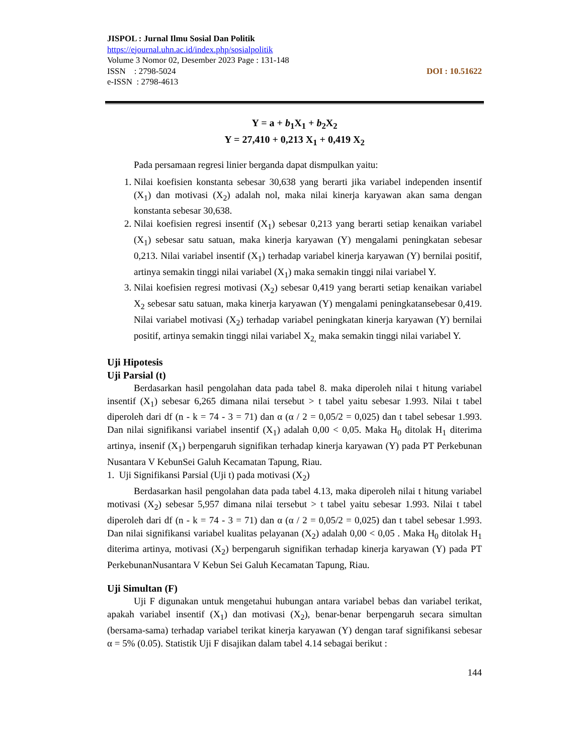JISPOL : Jurnal Ilmu Sosial Dan Politik
https://ejournal.uhn.ac.id/index.php/sosialpolitik
Volume 3 Nomor 02, Desember 2023 Page : 131-148
ISSN : 2798-5024 DOI : 10.51622
e-ISSN : 2798-4613
Y = a + b<sub>1</sub>X<sub>1</sub> + b<sub>2</sub>X<sub>2</sub>
Y = 27,410 + 0,213 X<sub>1</sub> + 0,419 X<sub>2</sub>
Pada persamaan regresi linier berganda dapat dismpulkan yaitu:
1. Nilai koefisien konstanta sebesar 30,638 yang berarti jika variabel independen insentif (X<sub>1</sub>) dan motivasi (X<sub>2</sub>) adalah nol, maka nilai kinerja karyawan akan sama dengan konstanta sebesar 30,638.
2. Nilai koefisien regresi insentif (X<sub>1</sub>) sebesar 0,213 yang berarti setiap kenaikan variabel (X<sub>1</sub>) sebesar satu satuan, maka kinerja karyawan (Y) mengalami peningkatan sebesar 0,213. Nilai variabel insentif (X<sub>1</sub>) terhadap variabel kinerja karyawan (Y) bernilai positif, artinya semakin tinggi nilai variabel (X<sub>1</sub>) maka semakin tinggi nilai variabel Y.
3. Nilai koefisien regresi motivasi (X<sub>2</sub>) sebesar 0,419 yang berarti setiap kenaikan variabel X<sub>2</sub> sebesar satu satuan, maka kinerja karyawan (Y) mengalami peningkatansebesar 0,419. Nilai variabel motivasi (X<sub>2</sub>) terhadap variabel peningkatan kinerja karyawan (Y) bernilai positif, artinya semakin tinggi nilai variabel X<sub>2,</sub> maka semakin tinggi nilai variabel Y.
Uji Hipotesis
Uji Parsial (t)
Berdasarkan hasil pengolahan data pada tabel 8. maka diperoleh nilai t hitung variabel insentif (X<sub>1</sub>) sebesar 6,265 dimana nilai tersebut > t tabel yaitu sebesar 1.993. Nilai t tabel diperoleh dari df (n - k = 74 - 3 = 71) dan α (α / 2 = 0,05/2 = 0,025) dan t tabel sebesar 1.993. Dan nilai signifikansi variabel insentif (X<sub>1</sub>) adalah 0,00 < 0,05. Maka H<sub>0</sub> ditolak H<sub>1</sub> diterima artinya, insenif (X<sub>1</sub>) berpengaruh signifikan terhadap kinerja karyawan (Y) pada PT Perkebunan Nusantara V KebunSei Galuh Kecamatan Tapung, Riau.
1. Uji Signifikansi Parsial (Uji t) pada motivasi (X<sub>2</sub>)
Berdasarkan hasil pengolahan data pada tabel 4.13, maka diperoleh nilai t hitung variabel motivasi (X<sub>2</sub>) sebesar 5,957 dimana nilai tersebut > t tabel yaitu sebesar 1.993. Nilai t tabel diperoleh dari df (n - k = 74 - 3 = 71) dan α (α / 2 = 0,05/2 = 0,025) dan t tabel sebesar 1.993. Dan nilai signifikansi variabel kualitas pelayanan (X<sub>2</sub>) adalah 0,00 < 0,05 . Maka H<sub>0</sub> ditolak H<sub>1</sub> diterima artinya, motivasi (X<sub>2</sub>) berpengaruh signifikan terhadap kinerja karyawan (Y) pada PT PerkebunanNusantara V Kebun Sei Galuh Kecamatan Tapung, Riau.
Uji Simultan (F)
Uji F digunakan untuk mengetahui hubungan antara variabel bebas dan variabel terikat, apakah variabel insentif (X<sub>1</sub>) dan motivasi (X<sub>2</sub>), benar-benar berpengaruh secara simultan (bersama-sama) terhadap variabel terikat kinerja karyawan (Y) dengan taraf signifikansi sebesar α = 5% (0.05). Statistik Uji F disajikan dalam tabel 4.14 sebagai berikut :
144